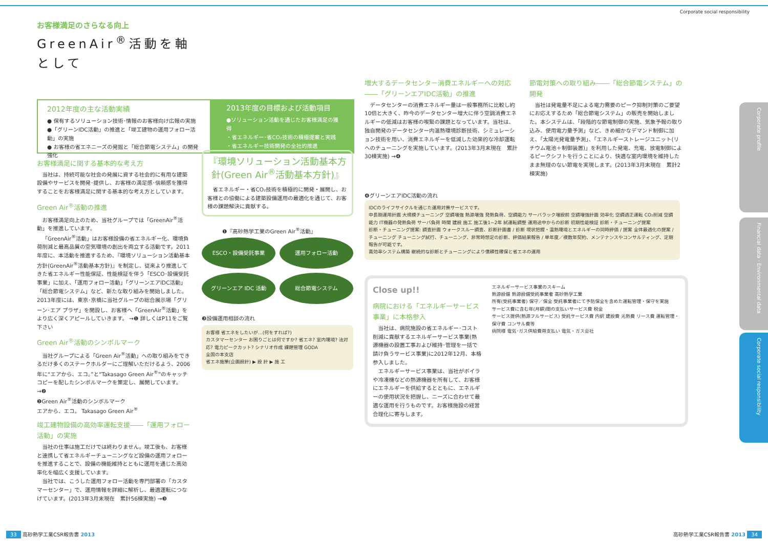Corporate social responsibility
お客様満足のさらなる向上
GreenAir<sup>®</sup>活動を軸として
2012年度の主な活動実績
● 保有するソリューション技術･情報のお客様向け広報の実施
●「グリーンIDC活動」の推進と「竣工建物の運用フォロー活動」の実施
● お客様の省エネニーズの発掘と「総合節電システム」の開発強化
2013年度の目標および活動項目
●ソリューション活動を通じたお客様満足の獲得
・省エネルギー･省CO₂技術の積極提案と実践
・省エネルギー技術開発の全社的推進
お客様満足に関する基本的な考え方
当社は、持続可能な社会の発展に資する社会的に有用な建築設備やサービスを開発･提供し、お客様の満足感･信頼感を獲得することをお客様満足に関する基本的な考え方としています。
Green Air<sup>®</sup>活動の推進
お客様満足向上のため、当社グループでは「GreenAir<sup>®</sup>活動」を推進しています。
「GreenAir<sup>®</sup>活動」はお客様設備の省エネルギー化、環境負荷削減と最高品質の空気環境の創出を両立する活動です。2011年度に、本活動を推進するため、『環境ソリューション活動基本方針(GreenAir<sup>®</sup>活動基本方針)』を制定し、従来より推進してきた省エネルギー性能保証、性能検証を伴う「ESCO･設備受託事業」に加え、「運用フォロー活動」「グリーンエアIDC活動」「総合節電システム」など、新たな取り組みを開始しました。2013年度には、東京･京橋に当社グループの総合展示場「グリーン･エア プラザ」を開設し、お客様へ「GreenAir<sup>®</sup>活動」をより広く深くアピールしていきます。 →❶ 詳しくはP11をご覧下さい
Green Air<sup>®</sup>活動のシンボルマーク
当社グループによる「Green Air<sup>®</sup>活動」への取り組みをできるだけ多くのステークホルダーにご理解いただけるよう、2006年に“エアから、エコ。”と“Takasago Green Air<sup>®</sup>”のキャッチコピーを配したシンボルマークを策定し、展開しています。 →❷
❷Green Air<sup>®</sup>活動のシンボルマーク
エアから、エコ。 Takasago Green Air<sup>®</sup>
竣工建物設備の高効率運転支援――「運用フォロー活動」の実施
当社の仕事は施工だけでは終わりません。竣工後も、お客様と連携して省エネルギーチューニングなど設備の運用フォローを推進することで、設備の機能維持とともに運用を通じた高効率化を幅広く支援しています。
当社では、こうした運用フォロー活動を専門部署の「カスタマーセンター」で、運用情報を詳細に解析し、最適運転につなげています。(2013年3月末現在　累計56棟実施) →❸
『環境ソリューション活動基本方針(Green Air<sup>®</sup>活動基本方針)』
省エネルギー・省CO₂技術を積極的に開発・展開し、お客様との協働による建築設備運用の最適化を通じて、お客様の課題解決に貢献する。
❶『高砂熱学工業のGreen Air<sup>®</sup>活動』
ESCO・設備受託事業
運用フォロー活動
グリーンエア IDC 活動
総合節電システム
❸設備運用相談の流れ
お客様 省エネをしたいが…(何をすれば?)
カスタマーセンター お困りごとは何ですか? 省エネ? 室内環境? 法対応? 電力ピークカット? シナリオ作成 課題管理 GODA
全国の本支店
省エネ施策(企画設計) ▶ 設 計 ▶ 施 工
増大するデータセンター消費エネルギーへの対応――「グリーンエアIDC活動」の推進
データセンターの消費エネルギー量は一般事務所に比較し約10倍と大きく、昨今のデータセンター増大に伴う空調消費エネルギーの低減はお客様の喫緊の課題となっています。当社は、独自開発のデータセンター内温熱環境診断技術、シミュレーション技術を用い、消費エネルギーを低減した効果的な冷却運転へのチューニングを実施しています。(2013年3月末現在　累計30棟実施) →❹
❹グリーンエアIDC活動の流れ
IDCのライフサイクルを通じた運用対策サービスです。
中長期運用計画 大規模チューニング 空調増強 熱源増強 発熱負荷、空調能力 サーバラック増設前 空調増強計画 効率化 空調適正運転 CO₂削減 空調能力 IT機器の発熱負荷 サーバ負荷 時間 建設 施工 施工後1~2年 試運転調整 運用途中からの診断 初期性能検証 診断・チューニング提案
診断・チューニング提案: 調査計画 ウォークスルー調査、診断計画書 / 診断 現状把握・温熱環境とエネルギーの同時評価 / 提案 全体最適化の提案 / チューニング チューニング試行、チューニング、非常時想定の診断、評価結果報告 / 単年度／複数年契約、メンテナンスやコンサルティング、定期報告が可能です。
高効率システム構築 継続的な診断とチューニングにより信頼性確保と省エネの運用
Close up!!
病院における「エネルギーサービス事業」に本格参入
当社は、病院施設の省エネルギー･コスト削減に貢献するエネルギーサービス事業(熱源機器の設置工事および維持･管理を一括で請け負うサービス事業)に2012年12月、本格参入しました。
エネルギーサービス事業は、当社がボイラや冷凍機などの熱源機器を所有して、お客様にエネルギーを供給するとともに、エネルギーの使用状況を把握し、ニーズに合わせて最適な運用を行うものです。お客様施設の経営合理化に寄与します。
エネルギーサービス事業のスキーム
熱源設備 熱源設備受託事業者 高砂熱学工業
所有(受託事業者) 保守／保全 受託事業者にて予防保全を含めた運転管理・保守を実施
サービス費に含む年(月額)間の支払いサービス費 税金
サービス提供(熱源フルサービス) 受託サービス費 内訳 建設費 光熱費 リース費 運転管理・保守費 コンサル費等
病院様 電気･ガス供給費用支払い 電気・ガス会社
節電対策への取り組み――「総合節電システム」の開発
当社は発電量不足による電力需要のピーク抑制対策のご要望にお応えするため「総合節電システム」の販売を開始しました。本システムは、「段階的な節電制御の実施、気象予報の取り込み、使用電力量予測」など、きめ細かなデマンド制御に加え、「太陽光発電量予測」、「エネルギーストレージユニット(リチウム電池＋制御装置)」を利用した発電、充電、放電制御によるピークシフトを行うことにより、快適な室内環境を維持したまま無理のない節電を実現します。(2013年3月末現在　累計2棟実施)
Corporate profile
Financial data · Environmental data
Corporate social responsibility
33 高砂熱学工業CSR報告書 2013 高砂熱学工業CSR報告書 2013 34